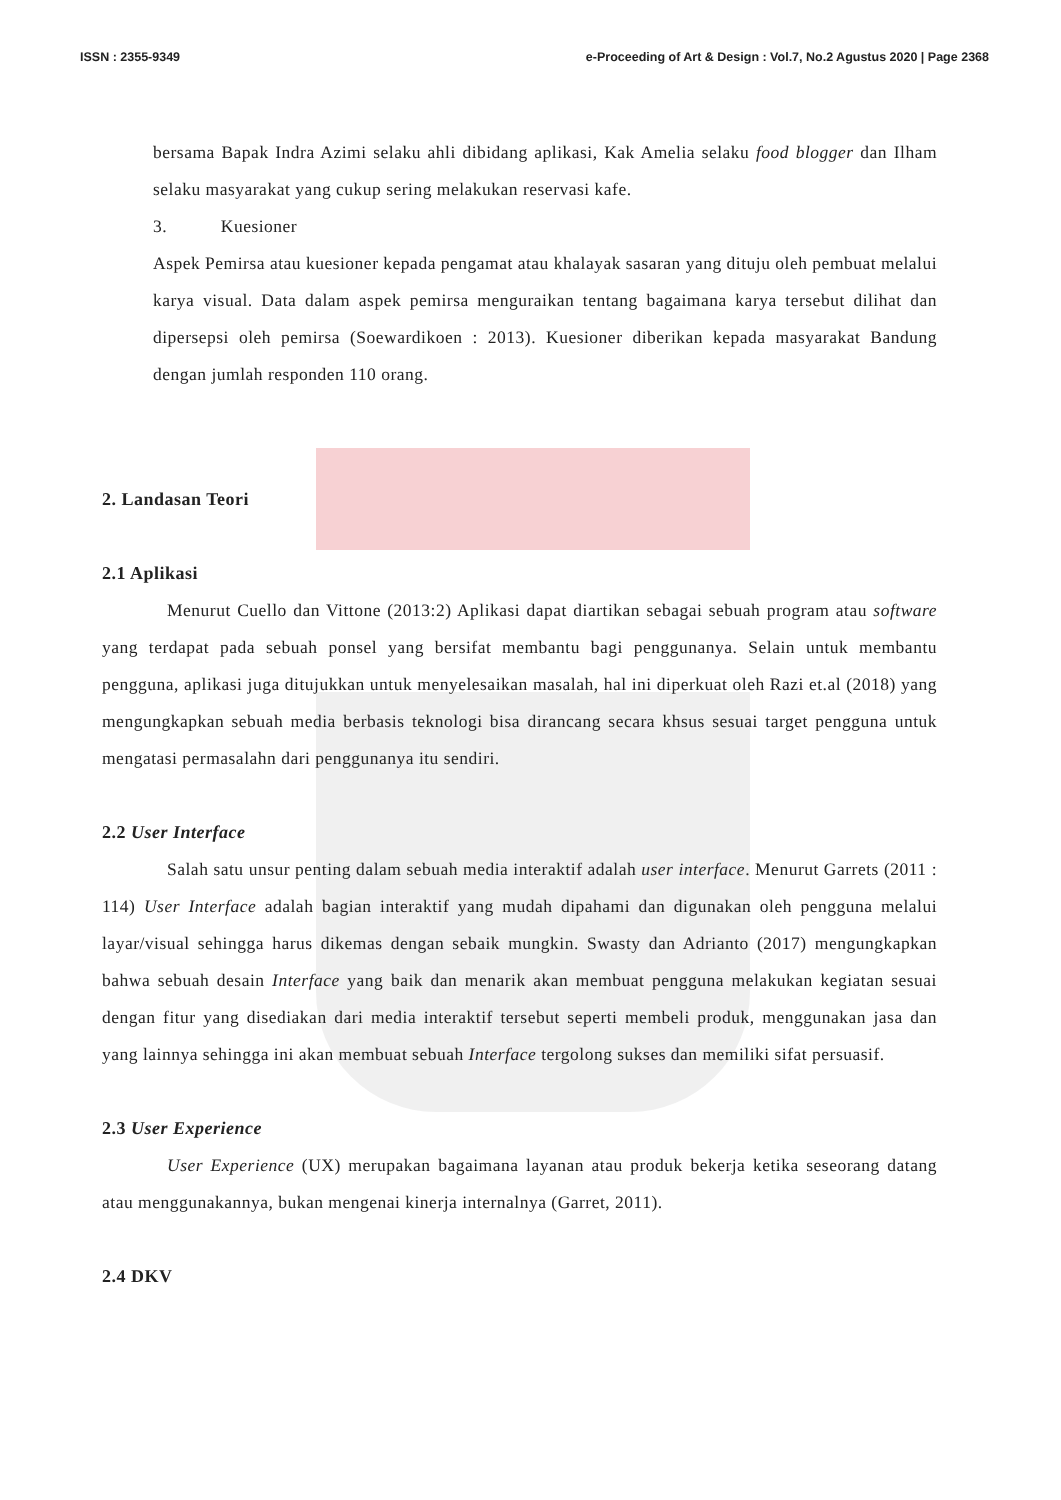ISSN : 2355-9349 e-Proceeding of Art & Design : Vol.7, No.2 Agustus 2020 | Page 2368
bersama Bapak Indra Azimi selaku ahli dibidang aplikasi, Kak Amelia selaku food blogger dan Ilham selaku masyarakat yang cukup sering melakukan reservasi kafe.
3. Kuesioner
Aspek Pemirsa atau kuesioner kepada pengamat atau khalayak sasaran yang dituju oleh pembuat melalui karya visual. Data dalam aspek pemirsa menguraikan tentang bagaimana karya tersebut dilihat dan dipersepsi oleh pemirsa (Soewardikoen : 2013). Kuesioner diberikan kepada masyarakat Bandung dengan jumlah responden 110 orang.
2. Landasan Teori
2.1 Aplikasi
Menurut Cuello dan Vittone (2013:2) Aplikasi dapat diartikan sebagai sebuah program atau software yang terdapat pada sebuah ponsel yang bersifat membantu bagi penggunanya. Selain untuk membantu pengguna, aplikasi juga ditujukkan untuk menyelesaikan masalah, hal ini diperkuat oleh Razi et.al (2018) yang mengungkapkan sebuah media berbasis teknologi bisa dirancang secara khsus sesuai target pengguna untuk mengatasi permasalahn dari penggunanya itu sendiri.
2.2 User Interface
Salah satu unsur penting dalam sebuah media interaktif adalah user interface. Menurut Garrets (2011 : 114) User Interface adalah bagian interaktif yang mudah dipahami dan digunakan oleh pengguna melalui layar/visual sehingga harus dikemas dengan sebaik mungkin. Swasty dan Adrianto (2017) mengungkapkan bahwa sebuah desain Interface yang baik dan menarik akan membuat pengguna melakukan kegiatan sesuai dengan fitur yang disediakan dari media interaktif tersebut seperti membeli produk, menggunakan jasa dan yang lainnya sehingga ini akan membuat sebuah Interface tergolong sukses dan memiliki sifat persuasif.
2.3 User Experience
User Experience (UX) merupakan bagaimana layanan atau produk bekerja ketika seseorang datang atau menggunakannya, bukan mengenai kinerja internalnya (Garret, 2011).
2.4 DKV